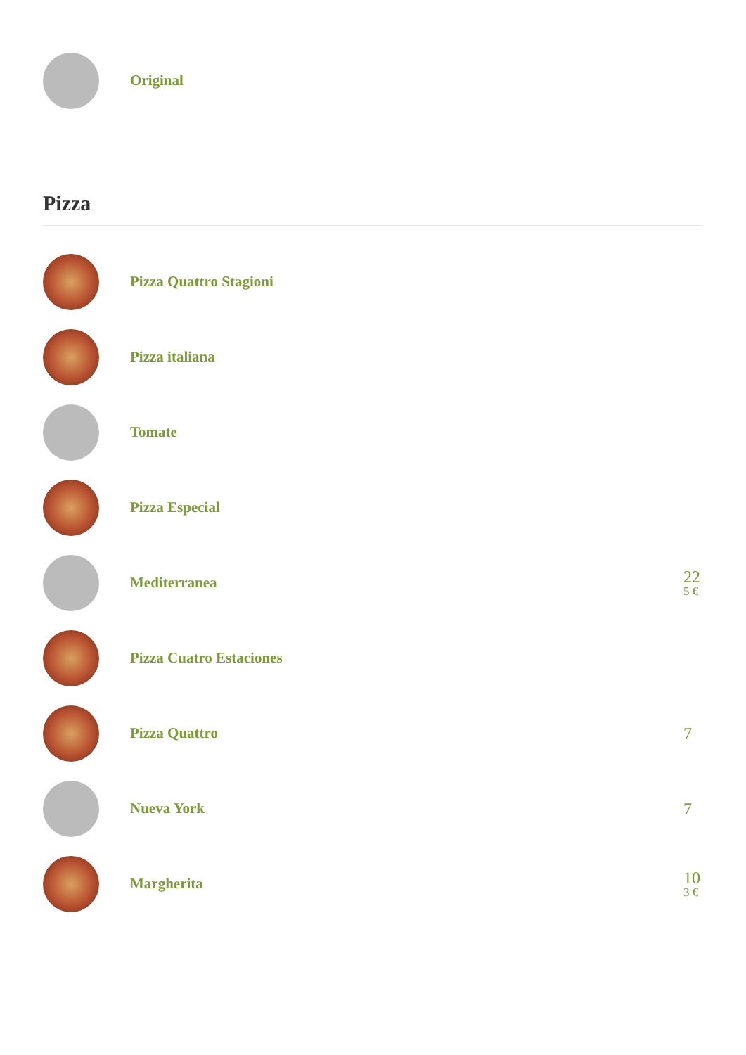Original
Pizza
Pizza Quattro Stagioni
Pizza italiana
Tomate
Pizza Especial
Mediterranea
22
5 €
Pizza Cuatro Estaciones
Pizza Quattro
7
Nueva York
7
Margherita
10
3 €